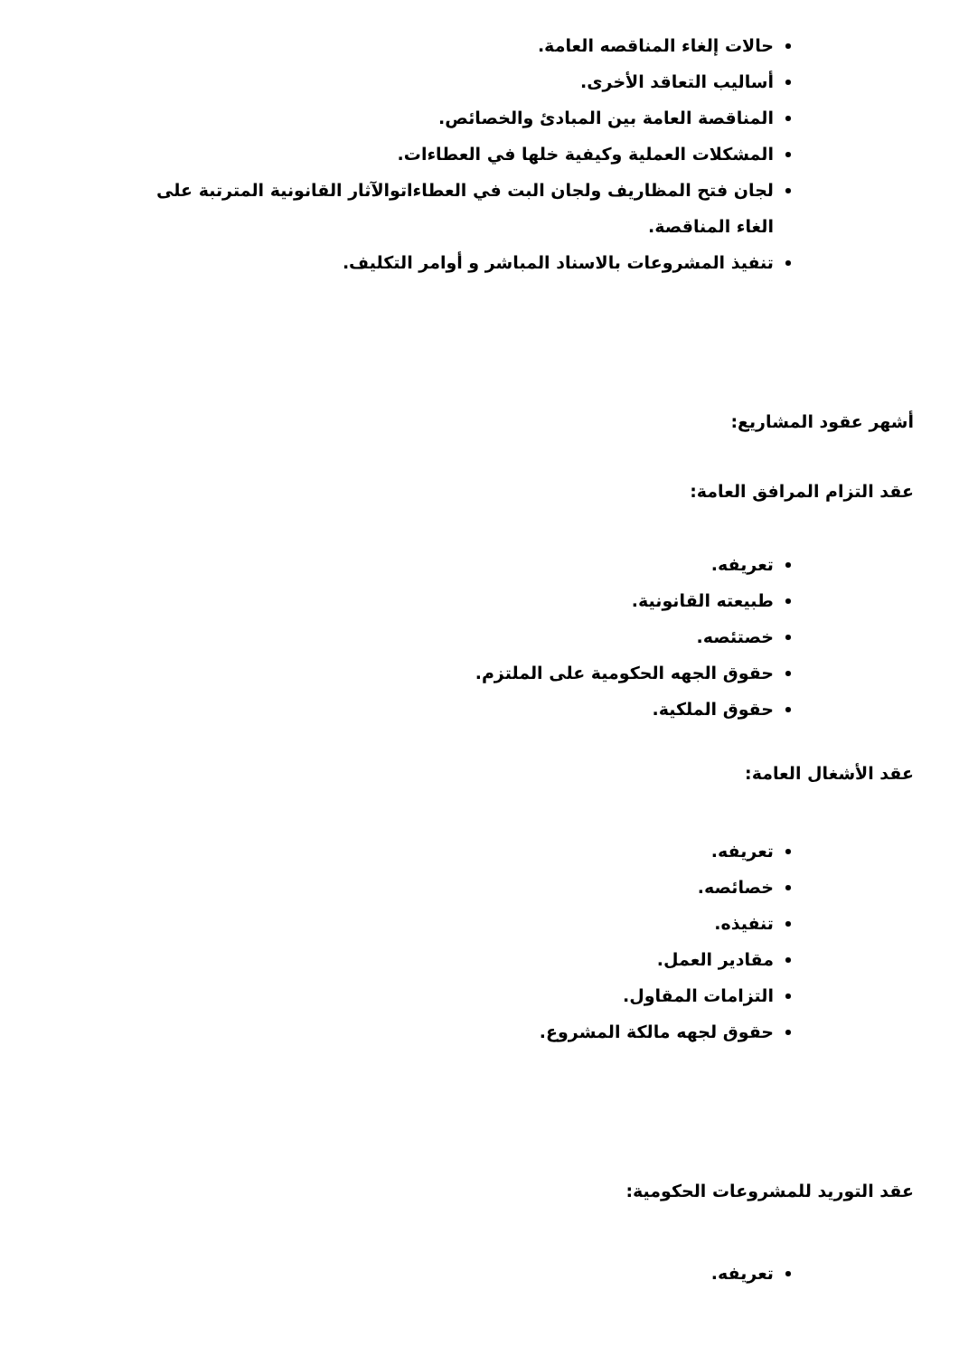حالات إلغاء المناقصه العامة.
أساليب التعاقد الأخرى.
المناقصة العامة بين المبادئ والخصائص.
المشكلات العملية وكيفية خلها في العطاءات.
لجان فتح المظاريف ولجان البت في العطاءاتوالآثار القانونية المترتبة على الغاء المناقصة.
تنفيذ المشروعات بالاسناد المباشر و أوامر التكليف.
أشهر عقود المشاريع:
عقد التزام المرافق العامة:
تعريفه.
طبيعته القانونية.
خصتئصه.
حقوق الجهه الحكومية على الملتزم.
حقوق الملكية.
عقد الأشغال العامة:
تعريفه.
خصائصه.
تنفيذه.
مقادير العمل.
التزامات المقاول.
حقوق لجهه مالكة المشروع.
عقد التوريد للمشروعات الحكومية:
تعريفه.